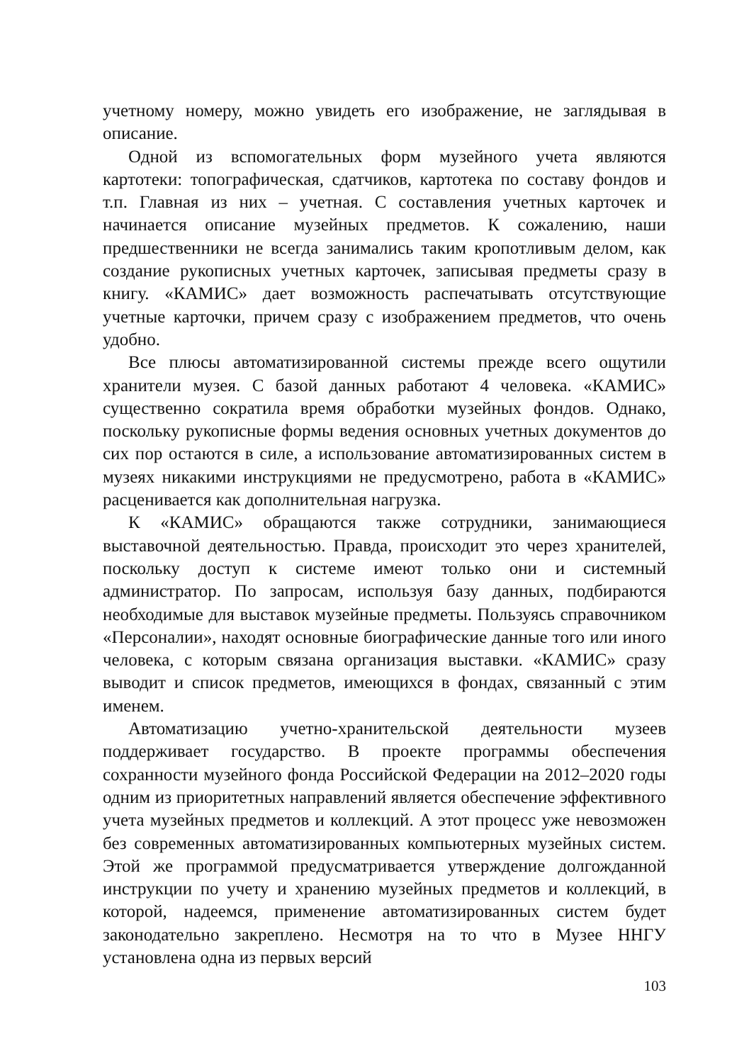учетному номеру, можно увидеть его изображение, не заглядывая в описание.
Одной из вспомогательных форм музейного учета являются картотеки: топографическая, сдатчиков, картотека по составу фондов и т.п. Главная из них – учетная. С составления учетных карточек и начинается описание музейных предметов. К сожалению, наши предшественники не всегда занимались таким кропотливым делом, как создание рукописных учетных карточек, записывая предметы сразу в книгу. «КАМИС» дает возможность распечатывать отсутствующие учетные карточки, причем сразу с изображением предметов, что очень удобно.
Все плюсы автоматизированной системы прежде всего ощутили хранители музея. С базой данных работают 4 человека. «КАМИС» существенно сократила время обработки музейных фондов. Однако, поскольку рукописные формы ведения основных учетных документов до сих пор остаются в силе, а использование автоматизированных систем в музеях никакими инструкциями не предусмотрено, работа в «КАМИС» расценивается как дополнительная нагрузка.
К «КАМИС» обращаются также сотрудники, занимающиеся выставочной деятельностью. Правда, происходит это через хранителей, поскольку доступ к системе имеют только они и системный администратор. По запросам, используя базу данных, подбираются необходимые для выставок музейные предметы. Пользуясь справочником «Персоналии», находят основные биографические данные того или иного человека, с которым связана организация выставки. «КАМИС» сразу выводит и список предметов, имеющихся в фондах, связанный с этим именем.
Автоматизацию учетно-хранительской деятельности музеев поддерживает государство. В проекте программы обеспечения сохранности музейного фонда Российской Федерации на 2012–2020 годы одним из приоритетных направлений является обеспечение эффективного учета музейных предметов и коллекций. А этот процесс уже невозможен без современных автоматизированных компьютерных музейных систем. Этой же программой предусматривается утверждение долгожданной инструкции по учету и хранению музейных предметов и коллекций, в которой, надеемся, применение автоматизированных систем будет законодательно закреплено. Несмотря на то что в Музее ННГУ установлена одна из первых версий
103